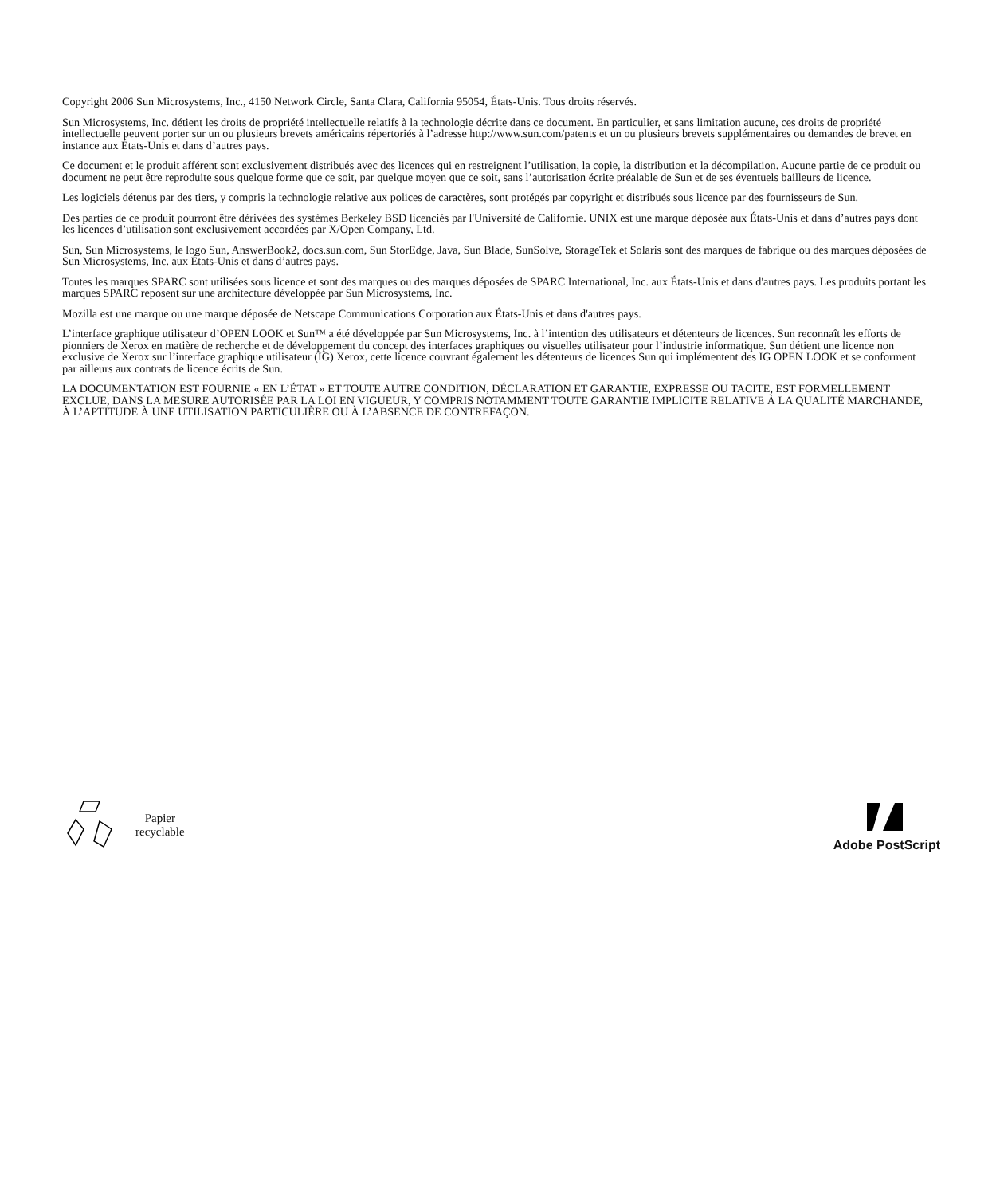Copyright 2006 Sun Microsystems, Inc., 4150 Network Circle, Santa Clara, California 95054, États-Unis. Tous droits réservés.
Sun Microsystems, Inc. détient les droits de propriété intellectuelle relatifs à la technologie décrite dans ce document. En particulier, et sans limitation aucune, ces droits de propriété intellectuelle peuvent porter sur un ou plusieurs brevets américains répertoriés à l’adresse http://www.sun.com/patents et un ou plusieurs brevets supplémentaires ou demandes de brevet en instance aux États-Unis et dans d’autres pays.
Ce document et le produit afférent sont exclusivement distribués avec des licences qui en restreignent l’utilisation, la copie, la distribution et la décompilation. Aucune partie de ce produit ou document ne peut être reproduite sous quelque forme que ce soit, par quelque moyen que ce soit, sans l’autorisation écrite préalable de Sun et de ses éventuels bailleurs de licence.
Les logiciels détenus par des tiers, y compris la technologie relative aux polices de caractères, sont protégés par copyright et distribués sous licence par des fournisseurs de Sun.
Des parties de ce produit pourront être dérivées des systèmes Berkeley BSD licenciés par l'Université de Californie. UNIX est une marque déposée aux États-Unis et dans d’autres pays dont les licences d’utilisation sont exclusivement accordées par X/Open Company, Ltd.
Sun, Sun Microsystems, le logo Sun, AnswerBook2, docs.sun.com, Sun StorEdge, Java, Sun Blade, SunSolve, StorageTek et Solaris sont des marques de fabrique ou des marques déposées de Sun Microsystems, Inc. aux États-Unis et dans d’autres pays.
Toutes les marques SPARC sont utilisées sous licence et sont des marques ou des marques déposées de SPARC International, Inc. aux États-Unis et dans d'autres pays. Les produits portant les marques SPARC reposent sur une architecture développée par Sun Microsystems, Inc.
Mozilla est une marque ou une marque déposée de Netscape Communications Corporation aux États-Unis et dans d'autres pays.
L’interface graphique utilisateur d’OPEN LOOK et Sun™ a été développée par Sun Microsystems, Inc. à l’intention des utilisateurs et détenteurs de licences. Sun reconnaît les efforts de pionniers de Xerox en matière de recherche et de développement du concept des interfaces graphiques ou visuelles utilisateur pour l’industrie informatique. Sun détient une licence non exclusive de Xerox sur l’interface graphique utilisateur (IG) Xerox, cette licence couvrant également les détenteurs de licences Sun qui implémentent des IG OPEN LOOK et se conforment par ailleurs aux contrats de licence écrits de Sun.
LA DOCUMENTATION EST FOURNIE « EN L’ÉTAT » ET TOUTE AUTRE CONDITION, DÉCLARATION ET GARANTIE, EXPRESSE OU TACITE, EST FORMELLEMENT EXCLUE, DANS LA MESURE AUTORISÉE PAR LA LOI EN VIGUEUR, Y COMPRIS NOTAMMENT TOUTE GARANTIE IMPLICITE RELATIVE À LA QUALITÉ MARCHANDE, À L’APTITUDE À UNE UTILISATION PARTICULIÈRE OU À L’ABSENCE DE CONTREFAÇON.
Papier
recyclable
Adobe PostScript